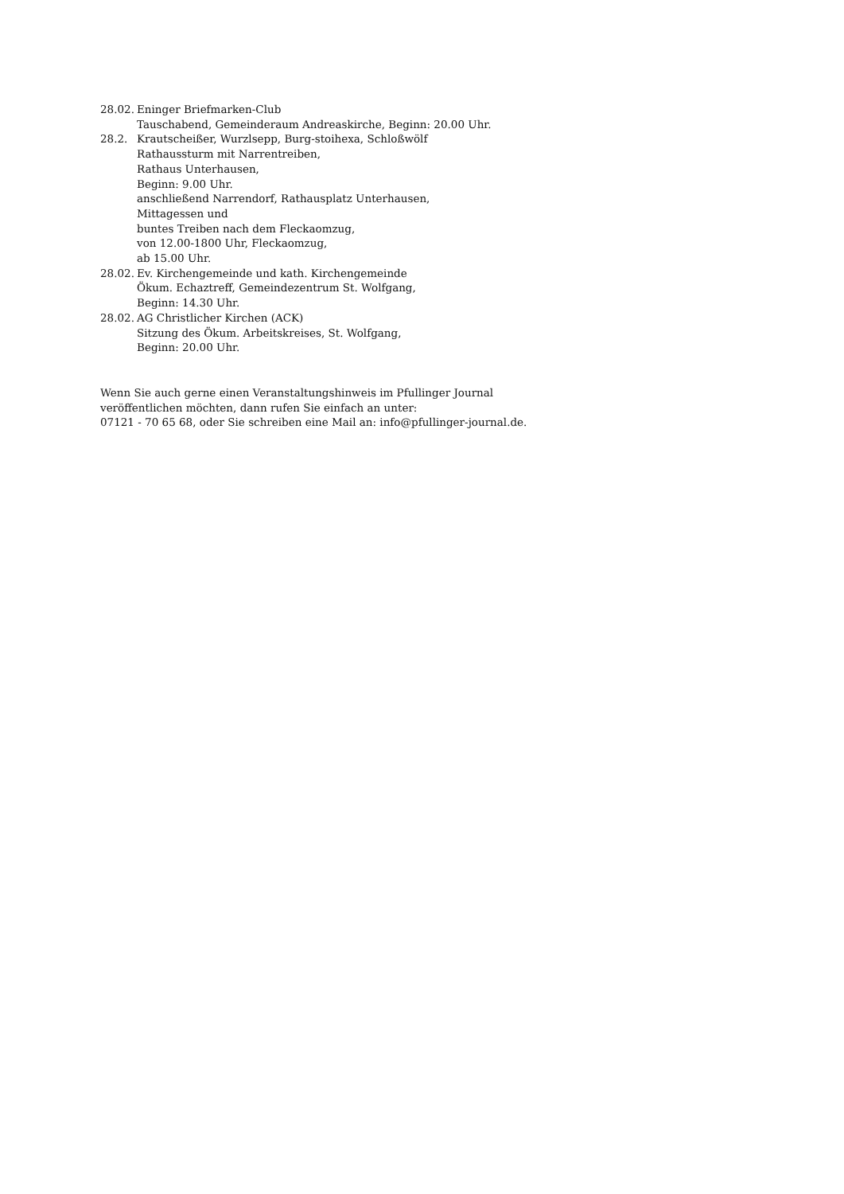28.02.
Eninger Briefmarken-Club
Tauschabend, Gemeinderaum Andreaskirche, Beginn: 20.00 Uhr.
28.2. Krautscheißer, Wurzlsepp, Burg-stoihexa, Schloßwölf
Rathaussturm mit Narrentreiben,
Rathaus Unterhausen,
Beginn: 9.00 Uhr.
anschließend Narrendorf, Rathausplatz Unterhausen,
Mittagessen und
buntes Treiben nach dem Fleckaomzug,
von 12.00-1800 Uhr, Fleckaomzug,
ab 15.00 Uhr.
28.02.
Ev. Kirchengemeinde und kath. Kirchengemeinde
Ökum. Echaztreff, Gemeindezentrum St. Wolfgang,
Beginn: 14.30 Uhr.
28.02.
AG Christlicher Kirchen (ACK)
Sitzung des Ökum. Arbeitskreises, St. Wolfgang,
Beginn: 20.00 Uhr.
Wenn Sie auch gerne einen Veranstaltungshinweis im Pfullinger Journal
veröffentlichen möchten, dann rufen Sie einfach an unter:
07121 - 70 65 68, oder Sie schreiben eine Mail an: info@pfullinger-journal.de.